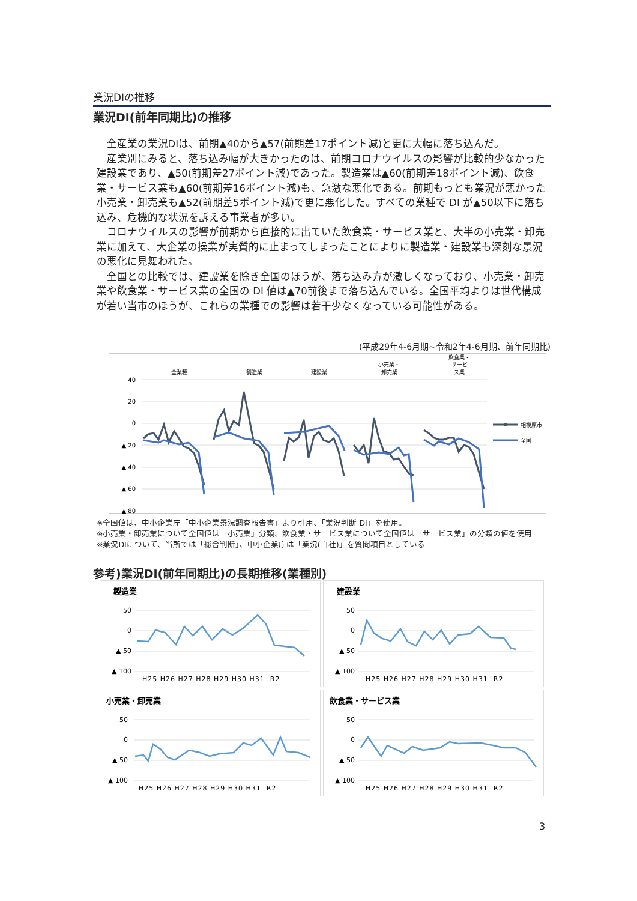業況DIの推移
業況DI(前年同期比)の推移
全産業の業況DIは、前期▲40から▲57(前期差17ポイント減)と更に大幅に落ち込んだ。
産業別にみると、落ち込み幅が大きかったのは、前期コロナウイルスの影響が比較的少なかった建設業であり、▲50(前期差27ポイント減)であった。製造業は▲60(前期差18ポイント減)、飲食業・サービス業も▲60(前期差16ポイント減)も、急激な悪化である。前期もっとも業況が悪かった小売業・卸売業も▲52(前期差5ポイント減)で更に悪化した。すべての業種で DI が▲50以下に落ち込み、危機的な状況を訴える事業者が多い。
コロナウイルスの影響が前期から直接的に出ていた飲食業・サービス業と、大半の小売業・卸売業に加えて、大企業の操業が実質的に止まってしまったことによりに製造業・建設業も深刻な景況の悪化に見舞われた。
全国との比較では、建設業を除き全国のほうが、落ち込み方が激しくなっており、小売業・卸売業や飲食業・サービス業の全国の DI 値は▲70前後まで落ち込んでいる。全国平均よりは世代構成が若い当市のほうが、これらの業種での影響は若干少なくなっている可能性がある。
(平成29年4-6月期~令和2年4-6月期、前年同期比)
全業種
製造業
建設業
小売業・
卸売業
飲食業・
サービ
ス業
40
20
0
▲ 20
▲ 40
▲ 60
▲ 80
相模原市
全国
※全国値は、中小企業庁「中小企業景況調査報告書」より引用、「業況判断 DI」を使用。
※小売業・卸売業について全国値は「小売業」分類、飲食業・サービス業について全国値は「サービス業」の分類の値を使用
※業況DIについて、当所では「総合判断」、中小企業庁は「業況(自社)」を質問項目としている
参考)業況DI(前年同期比)の長期推移(業種別)
製造業
50
0
▲ 50
▲ 100
H25 H26 H27 H28 H29 H30 H31 R2
建設業
50
0
▲ 50
▲ 100
H25 H26 H27 H28 H29 H30 H31 R2
小売業・卸売業
50
0
▲ 50
▲ 100
H25 H26 H27 H28 H29 H30 H31 R2
飲食業・サービス業
50
0
▲ 50
▲ 100
H25 H26 H27 H28 H29 H30 H31 R2
3